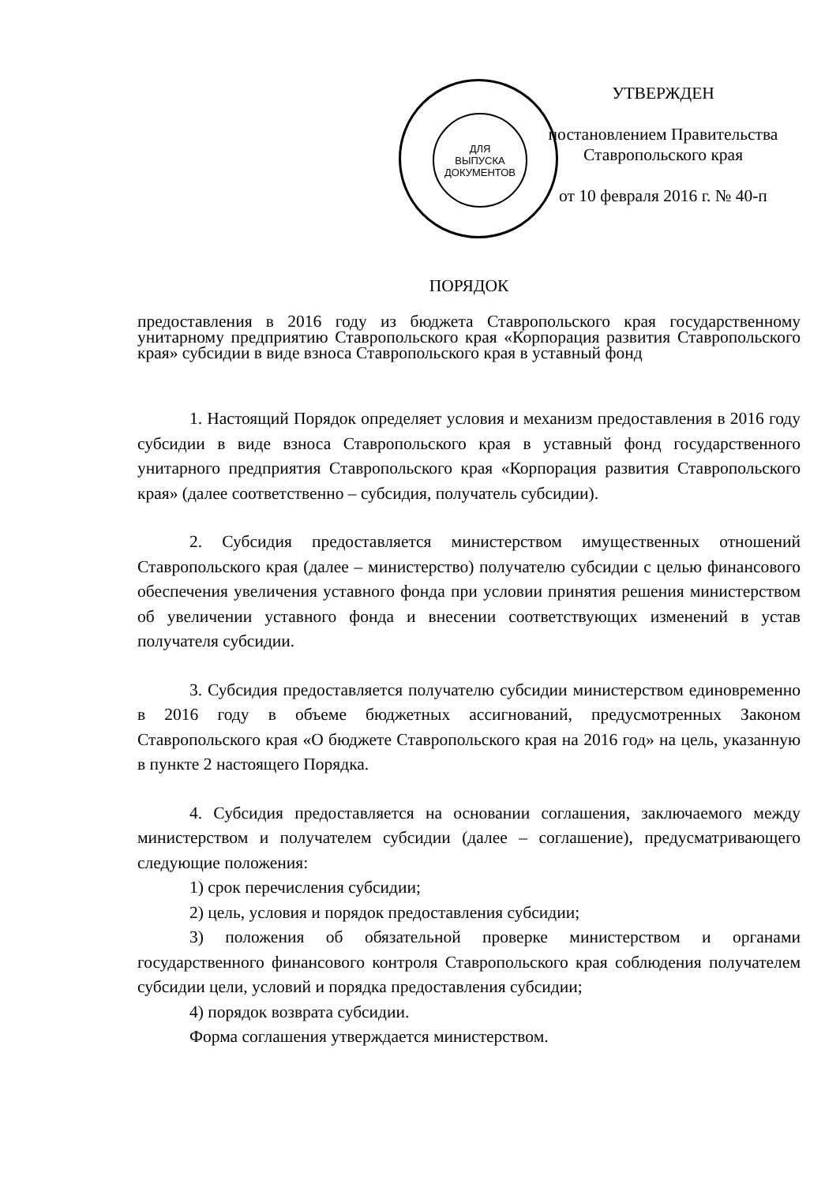ДЛЯ
ВЫПУСКА
ДОКУМЕНТОВ
УТВЕРЖДЕН
постановлением Правительства
Ставропольского края
от 10 февраля 2016 г. № 40-п
ПОРЯДОК
предоставления в 2016 году из бюджета Ставропольского края государственному унитарному предприятию Ставропольского края «Корпорация развития Ставропольского края» субсидии в виде взноса Ставропольского края в уставный фонд
1. Настоящий Порядок определяет условия и механизм предоставления в 2016 году субсидии в виде взноса Ставропольского края в уставный фонд государственного унитарного предприятия Ставропольского края «Корпорация развития Ставропольского края» (далее соответственно – субсидия, получатель субсидии).
2. Субсидия предоставляется министерством имущественных отношений Ставропольского края (далее – министерство) получателю субсидии с целью финансового обеспечения увеличения уставного фонда при условии принятия решения министерством об увеличении уставного фонда и внесении соответствующих изменений в устав получателя субсидии.
3. Субсидия предоставляется получателю субсидии министерством единовременно в 2016 году в объеме бюджетных ассигнований, предусмотренных Законом Ставропольского края «О бюджете Ставропольского края на 2016 год» на цель, указанную в пункте 2 настоящего Порядка.
4. Субсидия предоставляется на основании соглашения, заключаемого между министерством и получателем субсидии (далее – соглашение), предусматривающего следующие положения:
1) срок перечисления субсидии;
2) цель, условия и порядок предоставления субсидии;
3) положения об обязательной проверке министерством и органами государственного финансового контроля Ставропольского края соблюдения получателем субсидии цели, условий и порядка предоставления субсидии;
4) порядок возврата субсидии.
Форма соглашения утверждается министерством.